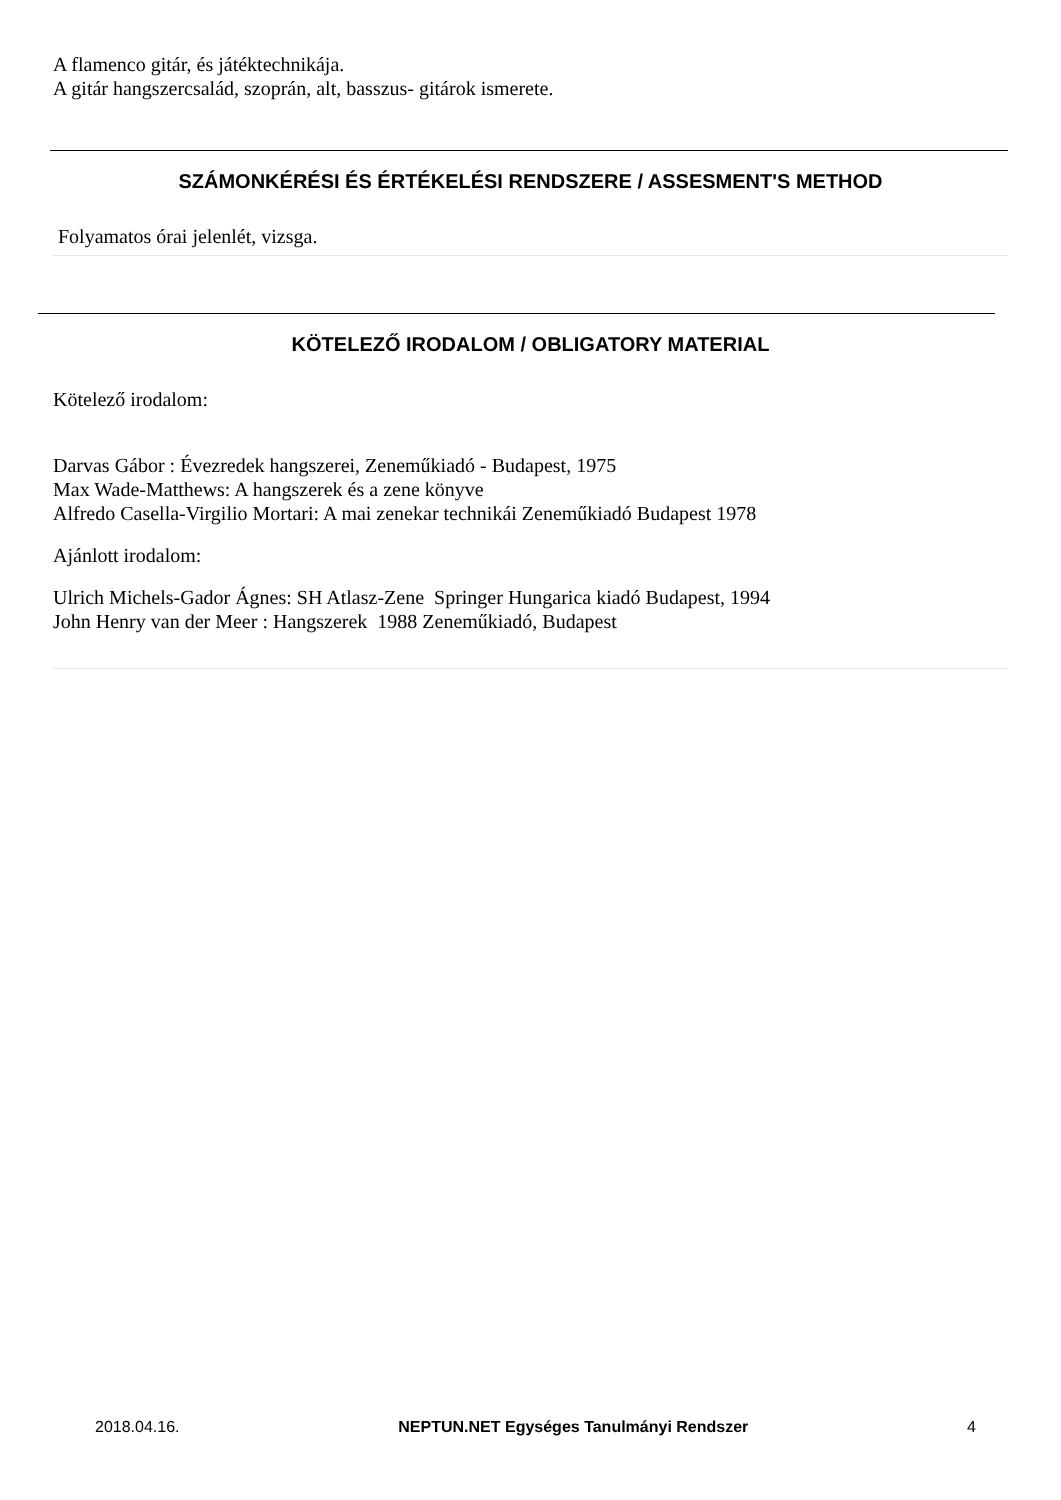A flamenco gitár, és játéktechnikája.
A gitár hangszercsalád, szoprán, alt, basszus- gitárok ismerete.
SZÁMONKÉRÉSI ÉS ÉRTÉKELÉSI RENDSZERE / ASSESMENT'S METHOD
Folyamatos órai jelenlét, vizsga.
KÖTELEZŐ IRODALOM / OBLIGATORY MATERIAL
Kötelező irodalom:
Darvas Gábor : Évezredek hangszerei, Zeneműkiadó - Budapest, 1975
Max Wade-Matthews: A hangszerek és a zene könyve
Alfredo Casella-Virgilio Mortari: A mai zenekar technikái Zeneműkiadó Budapest 1978
Ajánlott irodalom:
Ulrich Michels-Gador Ágnes: SH Atlasz-Zene Springer Hungarica kiadó Budapest, 1994
John Henry van der Meer : Hangszerek 1988 Zeneműkiadó, Budapest
2018.04.16. NEPTUN.NET Egységes Tanulmányi Rendszer 4